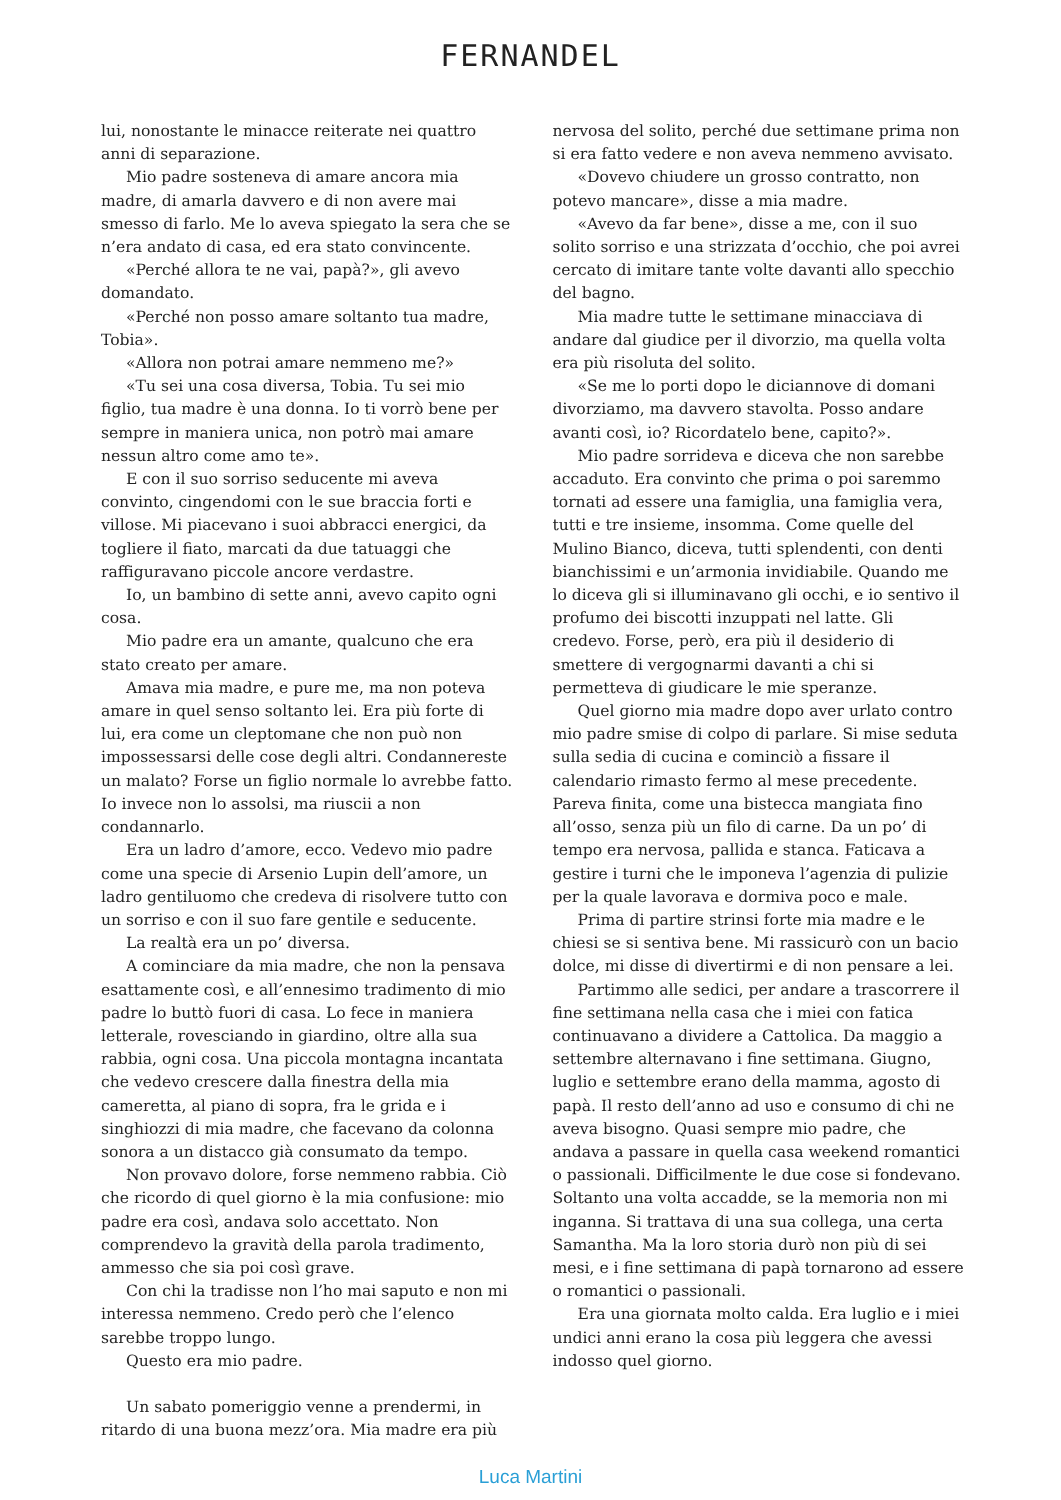FERNANDEL
lui, nonostante le minacce reiterate nei quattro anni di separazione.
Mio padre sosteneva di amare ancora mia madre, di amarla davvero e di non avere mai smesso di farlo. Me lo aveva spiegato la sera che se n’era andato di casa, ed era stato convincente.
«Perché allora te ne vai, papà?», gli avevo domandato.
«Perché non posso amare soltanto tua madre, Tobia».
«Allora non potrai amare nemmeno me?»
«Tu sei una cosa diversa, Tobia. Tu sei mio figlio, tua madre è una donna. Io ti vorrò bene per sempre in maniera unica, non potrò mai amare nessun altro come amo te».
E con il suo sorriso seducente mi aveva convinto, cingendomi con le sue braccia forti e villose. Mi piacevano i suoi abbracci energici, da togliere il fiato, marcati da due tatuaggi che raffiguravano piccole ancore verdastre.
Io, un bambino di sette anni, avevo capito ogni cosa.
Mio padre era un amante, qualcuno che era stato creato per amare.
Amava mia madre, e pure me, ma non poteva amare in quel senso soltanto lei. Era più forte di lui, era come un cleptomane che non può non impossessarsi delle cose degli altri. Condannereste un malato? Forse un figlio normale lo avrebbe fatto. Io invece non lo assolsi, ma riuscii a non condannarlo.
Era un ladro d’amore, ecco. Vedevo mio padre come una specie di Arsenio Lupin dell’amore, un ladro gentiluomo che credeva di risolvere tutto con un sorriso e con il suo fare gentile e seducente.
La realtà era un po’ diversa.
A cominciare da mia madre, che non la pensava esattamente così, e all’ennesimo tradimento di mio padre lo buttò fuori di casa. Lo fece in maniera letterale, rovesciando in giardino, oltre alla sua rabbia, ogni cosa. Una piccola montagna incantata che vedevo crescere dalla finestra della mia cameretta, al piano di sopra, fra le grida e i singhiozzi di mia madre, che facevano da colonna sonora a un distacco già consumato da tempo.
Non provavo dolore, forse nemmeno rabbia. Ciò che ricordo di quel giorno è la mia confusione: mio padre era così, andava solo accettato. Non comprendevo la gravità della parola tradimento, ammesso che sia poi così grave.
Con chi la tradisse non l’ho mai saputo e non mi interessa nemmeno. Credo però che l’elenco sarebbe troppo lungo.
Questo era mio padre.
Un sabato pomeriggio venne a prendermi, in ritardo di una buona mezz’ora. Mia madre era più
nervosa del solito, perché due settimane prima non si era fatto vedere e non aveva nemmeno avvisato.
«Dovevo chiudere un grosso contratto, non potevo mancare», disse a mia madre.
«Avevo da far bene», disse a me, con il suo solito sorriso e una strizzata d’occhio, che poi avrei cercato di imitare tante volte davanti allo specchio del bagno.
Mia madre tutte le settimane minacciava di andare dal giudice per il divorzio, ma quella volta era più risoluta del solito.
«Se me lo porti dopo le diciannove di domani divorziamo, ma davvero stavolta. Posso andare avanti così, io? Ricordatelo bene, capito?».
Mio padre sorrideva e diceva che non sarebbe accaduto. Era convinto che prima o poi saremmo tornati ad essere una famiglia, una famiglia vera, tutti e tre insieme, insomma. Come quelle del Mulino Bianco, diceva, tutti splendenti, con denti bianchissimi e un’armonia invidiabile. Quando me lo diceva gli si illuminavano gli occhi, e io sentivo il profumo dei biscotti inzuppati nel latte. Gli credevo. Forse, però, era più il desiderio di smettere di vergognarmi davanti a chi si permetteva di giudicare le mie speranze.
Quel giorno mia madre dopo aver urlato contro mio padre smise di colpo di parlare. Si mise seduta sulla sedia di cucina e cominciò a fissare il calendario rimasto fermo al mese precedente. Pareva finita, come una bistecca mangiata fino all’osso, senza più un filo di carne. Da un po’ di tempo era nervosa, pallida e stanca. Faticava a gestire i turni che le imponeva l’agenzia di pulizie per la quale lavorava e dormiva poco e male.
Prima di partire strinsi forte mia madre e le chiesi se si sentiva bene. Mi rassicurò con un bacio dolce, mi disse di divertirmi e di non pensare a lei.
Partimmo alle sedici, per andare a trascorrere il fine settimana nella casa che i miei con fatica continuavano a dividere a Cattolica. Da maggio a settembre alternavano i fine settimana. Giugno, luglio e settembre erano della mamma, agosto di papà. Il resto dell’anno ad uso e consumo di chi ne aveva bisogno. Quasi sempre mio padre, che andava a passare in quella casa weekend romantici o passionali. Difficilmente le due cose si fondevano. Soltanto una volta accadde, se la memoria non mi inganna. Si trattava di una sua collega, una certa Samantha. Ma la loro storia durò non più di sei mesi, e i fine settimana di papà tornarono ad essere o romantici o passionali.
Era una giornata molto calda. Era luglio e i miei undici anni erano la cosa più leggera che avessi indosso quel giorno.
Luca Martini